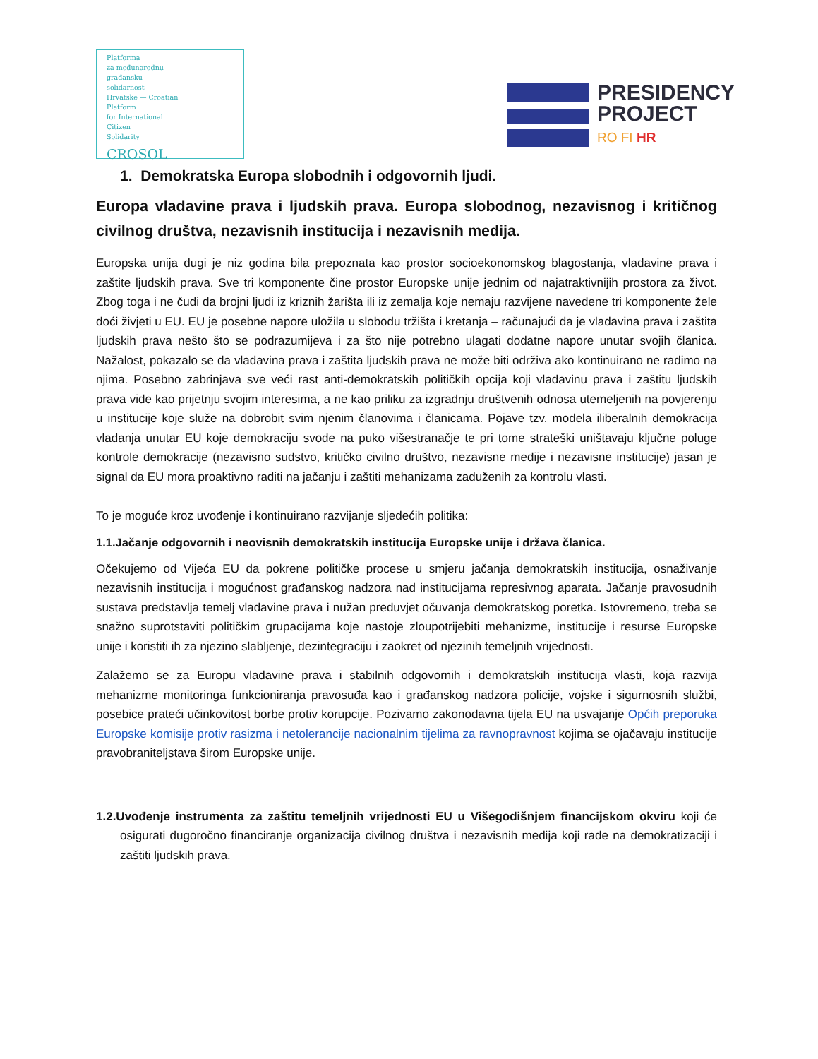Platforma
za međunarodnu
građansku
solidarnost
Hrvatske — Croatian
Platform
for International
Citizen
Solidarity
CROSOL
PRESIDENCY
PROJECT
RO FI HR
1. Demokratska Europa slobodnih i odgovornih ljudi.
Europa vladavine prava i ljudskih prava. Europa slobodnog, nezavisnog i kritičnog civilnog društva, nezavisnih institucija i nezavisnih medija.
Europska unija dugi je niz godina bila prepoznata kao prostor socioekonomskog blagostanja, vladavine prava i zaštite ljudskih prava. Sve tri komponente čine prostor Europske unije jednim od najatraktivnijih prostora za život. Zbog toga i ne čudi da brojni ljudi iz kriznih žarišta ili iz zemalja koje nemaju razvijene navedene tri komponente žele doći živjeti u EU. EU je posebne napore uložila u slobodu tržišta i kretanja – računajući da je vladavina prava i zaštita ljudskih prava nešto što se podrazumijeva i za što nije potrebno ulagati dodatne napore unutar svojih članica. Nažalost, pokazalo se da vladavina prava i zaštita ljudskih prava ne može biti održiva ako kontinuirano ne radimo na njima. Posebno zabrinjava sve veći rast anti-demokratskih političkih opcija koji vladavinu prava i zaštitu ljudskih prava vide kao prijetnju svojim interesima, a ne kao priliku za izgradnju društvenih odnosa utemeljenih na povjerenju u institucije koje služe na dobrobit svim njenim članovima i članicama. Pojave tzv. modela iliberalnih demokracija vladanja unutar EU koje demokraciju svode na puko višestranačje te pri tome strateški uništavaju ključne poluge kontrole demokracije (nezavisno sudstvo, kritičko civilno društvo, nezavisne medije i nezavisne institucije) jasan je signal da EU mora proaktivno raditi na jačanju i zaštiti mehanizama zaduženih za kontrolu vlasti.
To je moguće kroz uvođenje i kontinuirano razvijanje sljedećih politika:
1.1.Jačanje odgovornih i neovisnih demokratskih institucija Europske unije i država članica.
Očekujemo od Vijeća EU da pokrene političke procese u smjeru jačanja demokratskih institucija, osnaživanje nezavisnih institucija i mogućnost građanskog nadzora nad institucijama represivnog aparata. Jačanje pravosudnih sustava predstavlja temelj vladavine prava i nužan preduvjet očuvanja demokratskog poretka. Istovremeno, treba se snažno suprotstaviti političkim grupacijama koje nastoje zloupotrijebiti mehanizme, institucije i resurse Europske unije i koristiti ih za njezino slabljenje, dezintegraciju i zaokret od njezinih temeljnih vrijednosti.
Zalažemo se za Europu vladavine prava i stabilnih odgovornih i demokratskih institucija vlasti, koja razvija mehanizme monitoringa funkcioniranja pravosuđa kao i građanskog nadzora policije, vojske i sigurnosnih službi, posebice prateći učinkovitost borbe protiv korupcije. Pozivamo zakonodavna tijela EU na usvajanje Općih preporuka Europske komisije protiv rasizma i netolerancije nacionalnim tijelima za ravnopravnost kojima se ojačavaju institucije pravobraniteljstava širom Europske unije.
1.2.Uvođenje instrumenta za zaštitu temeljnih vrijednosti EU u Višegodišnjem financijskom okviru koji će osigurati dugoročno financiranje organizacija civilnog društva i nezavisnih medija koji rade na demokratizaciji i zaštiti ljudskih prava.